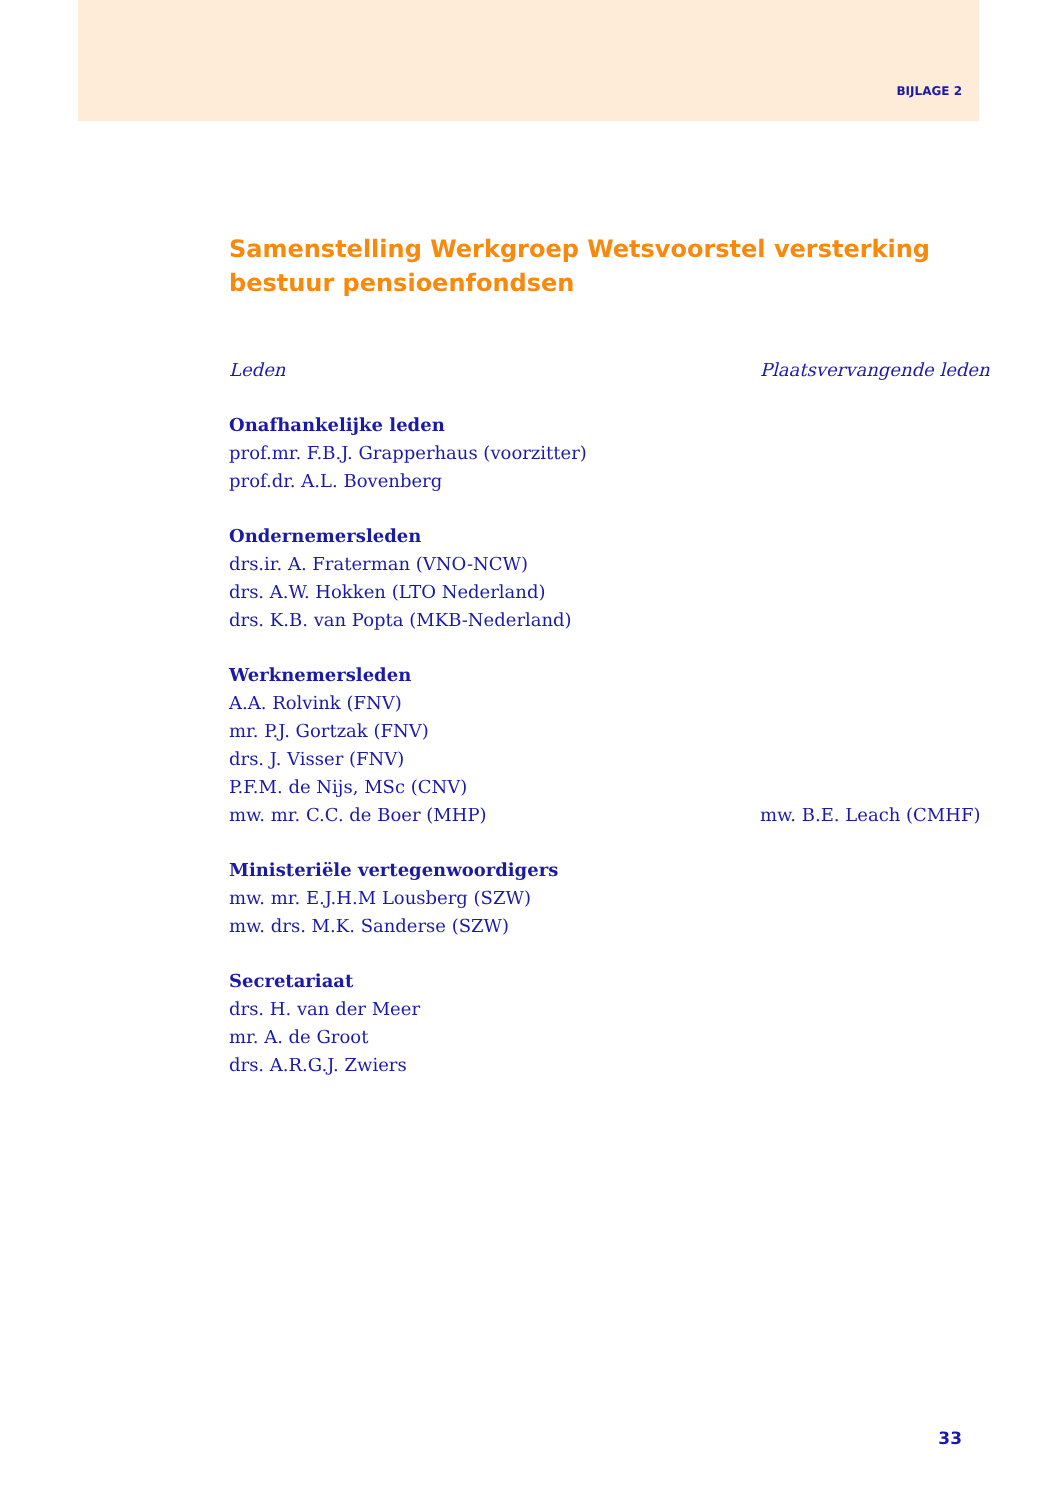BIJLAGE 2
Samenstelling Werkgroep Wetsvoorstel versterking bestuur pensioenfondsen
| Leden | Plaatsvervangende leden |
| --- | --- |
| Onafhankelijke leden | |
| prof.mr. F.B.J. Grapperhaus (voorzitter) | |
| prof.dr. A.L. Bovenberg | |
| Ondernemersleden | |
| drs.ir. A. Fraterman (VNO-NCW) | |
| drs. A.W. Hokken (LTO Nederland) | |
| drs. K.B. van Popta (MKB-Nederland) | |
| Werknemersleden | |
| A.A. Rolvink (FNV) | |
| mr. P.J. Gortzak (FNV) | |
| drs. J. Visser (FNV) | |
| P.F.M. de Nijs, MSc (CNV) | |
| mw. mr. C.C. de Boer (MHP) | mw. B.E. Leach (CMHF) |
| Ministeriële vertegenwoordigers | |
| mw. mr. E.J.H.M Lousberg (SZW) | |
| mw. drs. M.K. Sanderse (SZW) | |
| Secretariaat | |
| drs. H. van der Meer | |
| mr. A. de Groot | |
| drs. A.R.G.J. Zwiers | |
33